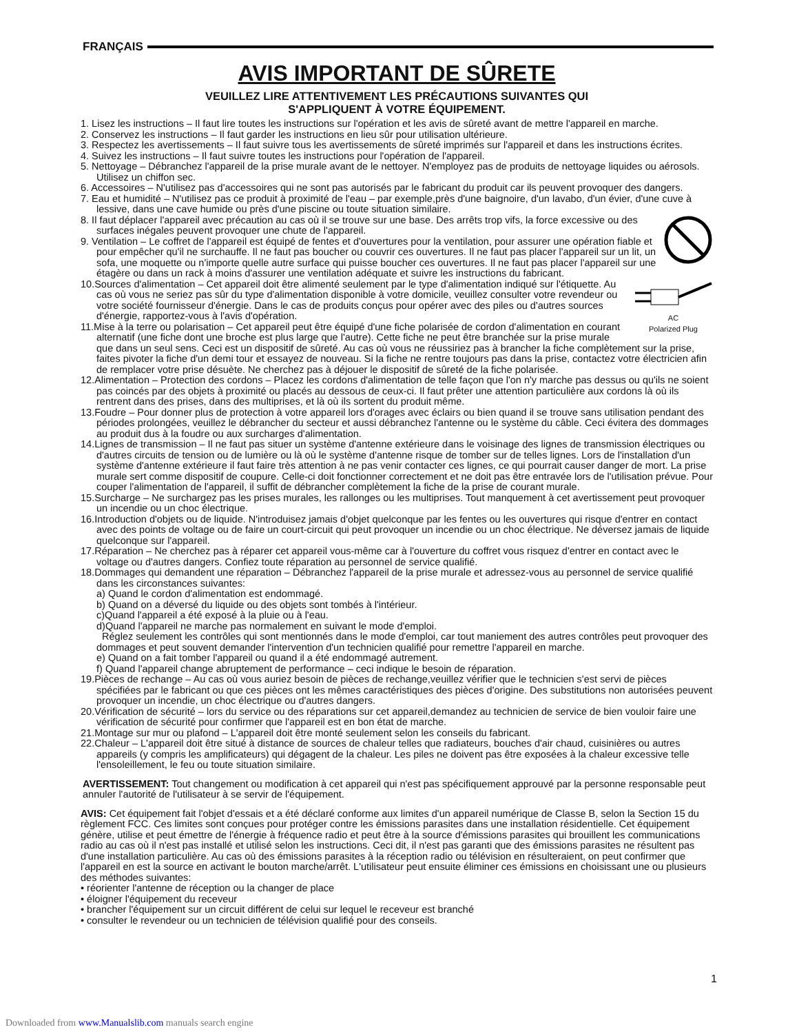FRANÇAIS
AVIS IMPORTANT DE SÛRETE
VEUILLEZ LIRE ATTENTIVEMENT LES PRÉCAUTIONS SUIVANTES QUI
S'APPLIQUENT À VOTRE ÉQUIPEMENT.
1. Lisez les instructions – Il faut lire toutes les instructions sur l'opération et les avis de sûreté avant de mettre l'appareil en marche.
2. Conservez les instructions – Il faut garder les instructions en lieu sûr pour utilisation ultérieure.
3. Respectez les avertissements – Il faut suivre tous les avertissements de sûreté imprimés sur l'appareil et dans les instructions écrites.
4. Suivez les instructions – Il faut suivre toutes les instructions pour l'opération de l'appareil.
5. Nettoyage – Débranchez l'appareil de la prise murale avant de le nettoyer. N'employez pas de produits de nettoyage liquides ou aérosols. Utilisez un chiffon sec.
6. Accessoires – N'utilisez pas d'accessoires qui ne sont pas autorisés par le fabricant du produit car ils peuvent provoquer des dangers.
7. Eau et humidité – N'utilisez pas ce produit à proximité de l'eau – par exemple,près d'une baignoire, d'un lavabo, d'un évier, d'une cuve à lessive, dans une cave humide ou près d'une piscine ou toute situation similaire.
8. Il faut déplacer l'appareil avec précaution au cas où il se trouve sur une base. Des arrêts trop vifs, la force excessive ou des surfaces inégales peuvent provoquer une chute de l'appareil.
9. Ventilation – Le coffret de l'appareil est équipé de fentes et d'ouvertures pour la ventilation, pour assurer une opération fiable et pour empêcher qu'il ne surchauffe. Il ne faut pas boucher ou couvrir ces ouvertures. Il ne faut pas placer l'appareil sur un lit, un sofa, une moquette ou n'importe quelle autre surface qui puisse boucher ces ouvertures. Il ne faut pas placer l'appareil sur une étagère ou dans un rack à moins d'assurer une ventilation adéquate et suivre les instructions du fabricant.
AC
Polarized Plug
10.Sources d'alimentation – Cet appareil doit être alimenté seulement par le type d'alimentation indiqué sur l'étiquette. Au cas où vous ne seriez pas sûr du type d'alimentation disponible à votre domicile, veuillez consulter votre revendeur ou votre société fournisseur d'énergie. Dans le cas de produits conçus pour opérer avec des piles ou d'autres sources d'énergie, rapportez-vous à l'avis d'opération.
11.Mise à la terre ou polarisation – Cet appareil peut être équipé d'une fiche polarisée de cordon d'alimentation en courant alternatif (une fiche dont une broche est plus large que l'autre). Cette fiche ne peut être branchée sur la prise murale que dans un seul sens. Ceci est un dispositif de sûreté. Au cas où vous ne réussiriez pas à brancher la fiche complètement sur la prise, faites pivoter la fiche d'un demi tour et essayez de nouveau. Si la fiche ne rentre toujours pas dans la prise, contactez votre électricien afin de remplacer votre prise désuète. Ne cherchez pas à déjouer le dispositif de sûreté de la fiche polarisée.
12.Alimentation – Protection des cordons – Placez les cordons d'alimentation de telle façon que l'on n'y marche pas dessus ou qu'ils ne soient pas coincés par des objets à proximité ou placés au dessous de ceux-ci. Il faut prêter une attention particulière aux cordons là où ils rentrent dans des prises, dans des multiprises, et là où ils sortent du produit même.
13.Foudre – Pour donner plus de protection à votre appareil lors d'orages avec éclairs ou bien quand il se trouve sans utilisation pendant des périodes prolongées, veuillez le débrancher du secteur et aussi débranchez l'antenne ou le système du câble. Ceci évitera des dommages au produit dus à la foudre ou aux surcharges d'alimentation.
14.Lignes de transmission – Il ne faut pas situer un système d'antenne extérieure dans le voisinage des lignes de transmission électriques ou d'autres circuits de tension ou de lumière ou là où le système d'antenne risque de tomber sur de telles lignes. Lors de l'installation d'un système d'antenne extérieure il faut faire très attention à ne pas venir contacter ces lignes, ce qui pourrait causer danger de mort. La prise murale sert comme dispositif de coupure. Celle-ci doit fonctionner correctement et ne doit pas être entravée lors de l'utilisation prévue. Pour couper l'alimentation de l'appareil, il suffit de débrancher complètement la fiche de la prise de courant murale.
15.Surcharge – Ne surchargez pas les prises murales, les rallonges ou les multiprises. Tout manquement à cet avertissement peut provoquer un incendie ou un choc électrique.
16.Introduction d'objets ou de liquide. N'introduisez jamais d'objet quelconque par les fentes ou les ouvertures qui risque d'entrer en contact avec des points de voltage ou de faire un court-circuit qui peut provoquer un incendie ou un choc électrique. Ne déversez jamais de liquide quelconque sur l'appareil.
17.Réparation – Ne cherchez pas à réparer cet appareil vous-même car à l'ouverture du coffret vous risquez d'entrer en contact avec le voltage ou d'autres dangers. Confiez toute réparation au personnel de service qualifié.
18.Dommages qui demandent une réparation – Débranchez l'appareil de la prise murale et adressez-vous au personnel de service qualifié dans les circonstances suivantes:
a) Quand le cordon d'alimentation est endommagé.
b) Quand on a déversé du liquide ou des objets sont tombés à l'intérieur.
c)Quand l'appareil a été exposé à la pluie ou à l'eau.
d)Quand l'appareil ne marche pas normalement en suivant le mode d'emploi.
Réglez seulement les contrôles qui sont mentionnés dans le mode d'emploi, car tout maniement des autres contrôles peut provoquer des dommages et peut souvent demander l'intervention d'un technicien qualifié pour remettre l'appareil en marche.
e) Quand on a fait tomber l'appareil ou quand il a été endommagé autrement.
f) Quand l'appareil change abruptement de performance – ceci indique le besoin de réparation.
19.Pièces de rechange – Au cas où vous auriez besoin de pièces de rechange,veuillez vérifier que le technicien s'est servi de pièces spécifiées par le fabricant ou que ces pièces ont les mêmes caractéristiques des pièces d'origine. Des substitutions non autorisées peuvent provoquer un incendie, un choc électrique ou d'autres dangers.
20.Vérification de sécurité – lors du service ou des réparations sur cet appareil,demandez au technicien de service de bien vouloir faire une vérification de sécurité pour confirmer que l'appareil est en bon état de marche.
21.Montage sur mur ou plafond – L'appareil doit être monté seulement selon les conseils du fabricant.
22.Chaleur – L'appareil doit être situé à distance de sources de chaleur telles que radiateurs, bouches d'air chaud, cuisinières ou autres appareils (y compris les amplificateurs) qui dégagent de la chaleur. Les piles ne doivent pas être exposées à la chaleur excessive telle l'ensoleillement, le feu ou toute situation similaire.
AVERTISSEMENT: Tout changement ou modification à cet appareil qui n'est pas spécifiquement approuvé par la personne responsable peut annuler l'autorité de l'utilisateur à se servir de l'équipement.
AVIS: Cet équipement fait l'objet d'essais et a été déclaré conforme aux limites d'un appareil numérique de Classe B, selon la Section 15 du règlement FCC. Ces limites sont conçues pour protéger contre les émissions parasites dans une installation résidentielle. Cet équipement génère, utilise et peut émettre de l'énergie à fréquence radio et peut être à la source d'émissions parasites qui brouillent les communications radio au cas où il n'est pas installé et utilisé selon les instructions. Ceci dit, il n'est pas garanti que des émissions parasites ne résultent pas d'une installation particulière. Au cas où des émissions parasites à la réception radio ou télévision en résulteraient, on peut confirmer que l'appareil en est la source en activant le bouton marche/arrêt. L'utilisateur peut ensuite éliminer ces émissions en choisissant une ou plusieurs des méthodes suivantes:
• réorienter l'antenne de réception ou la changer de place
• éloigner l'équipement du receveur
• brancher l'équipement sur un circuit différent de celui sur lequel le receveur est branché
• consulter le revendeur ou un technicien de télévision qualifié pour des conseils.
1
Downloaded from www.Manualslib.com manuals search engine